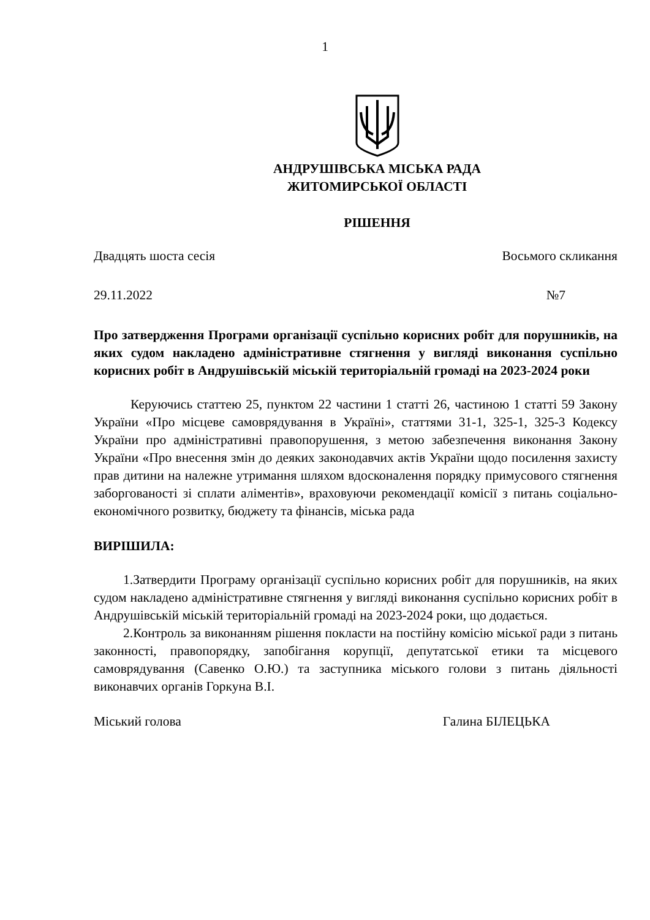1
АНДРУШІВСЬКА МІСЬКА РАДА
ЖИТОМИРСЬКОЇ ОБЛАСТІ
РІШЕННЯ
Двадцять шоста сесія Восьмого скликання
29.11.2022 №7
Про затвердження Програми організації суспільно корисних робіт для порушників, на яких судом накладено адміністративне стягнення у вигляді виконання суспільно корисних робіт в Андрушівській міській територіальній громаді на 2023-2024 роки
Керуючись статтею 25, пунктом 22 частини 1 статті 26, частиною 1 статті 59 Закону України «Про місцеве самоврядування в Україні», статтями 31-1, 325-1, 325-3 Кодексу України про адміністративні правопорушення, з метою забезпечення виконання Закону України «Про внесення змін до деяких законодавчих актів України щодо посилення захисту прав дитини на належне утримання шляхом вдосконалення порядку примусового стягнення заборгованості зі сплати аліментів», враховуючи рекомендації комісії з питань соціально-економічного розвитку, бюджету та фінансів, міська рада
ВИРІШИЛА:
1.Затвердити Програму організації суспільно корисних робіт для порушників, на яких судом накладено адміністративне стягнення у вигляді виконання суспільно корисних робіт в Андрушівській міській територіальній громаді на 2023-2024 роки, що додається.
2.Контроль за виконанням рішення покласти на постійну комісію міської ради з питань законності, правопорядку, запобігання корупції, депутатської етики та місцевого самоврядування (Савенко О.Ю.) та заступника міського голови з питань діяльності виконавчих органів Горкуна В.І.
Міський голова Галина БІЛЕЦЬКА